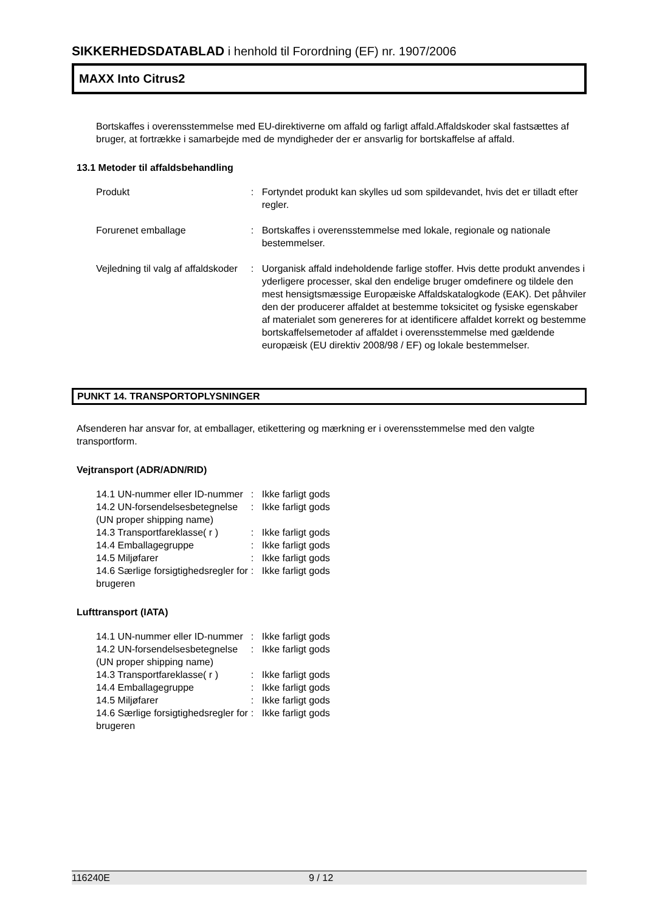SIKKERHEDSDATABLAD i henhold til Forordning (EF) nr. 1907/2006
MAXX Into Citrus2
Bortskaffes i overensstemmelse med EU-direktiverne om affald og farligt affald.Affaldskoder skal fastsættes af bruger, at fortrække i samarbejde med de myndigheder der er ansvarlig for bortskaffelse af affald.
13.1 Metoder til affaldsbehandling
| Produkt | : | Fortyndet produkt kan skylles ud som spildevandet, hvis det er tilladt efter regler. |
| Forurenet emballage | : | Bortskaffes i overensstemmelse med lokale, regionale og nationale bestemmelser. |
| Vejledning til valg af affaldskoder | : | Uorganisk affald indeholdende farlige stoffer. Hvis dette produkt anvendes i yderligere processer, skal den endelige bruger omdefinere og tildele den mest hensigtsmæssige Europæiske Affaldskatalogkode (EAK). Det påhviler den der producerer affaldet at bestemme toksicitet og fysiske egenskaber af materialet som genereres for at identificere affaldet korrekt og bestemme bortskaffelsemetoder af affaldet i overensstemmelse med gældende europæisk (EU direktiv 2008/98 / EF) og lokale bestemmelser. |
PUNKT 14. TRANSPORTOPLYSNINGER
Afsenderen har ansvar for, at emballager, etikettering og mærkning er i overensstemmelse med den valgte transportform.
Vejtransport (ADR/ADN/RID)
| 14.1 UN-nummer eller ID-nummer | : | Ikke farligt gods |
| 14.2 UN-forsendelsesbetegnelse (UN proper shipping name) | : | Ikke farligt gods |
| 14.3 Transportfareklasse( r ) | : | Ikke farligt gods |
| 14.4 Emballagegruppe | : | Ikke farligt gods |
| 14.5 Miljøfarer | : | Ikke farligt gods |
| 14.6 Særlige forsigtighedsregler for brugeren | : | Ikke farligt gods |
Lufttransport (IATA)
| 14.1 UN-nummer eller ID-nummer | : | Ikke farligt gods |
| 14.2 UN-forsendelsesbetegnelse (UN proper shipping name) | : | Ikke farligt gods |
| 14.3 Transportfareklasse( r ) | : | Ikke farligt gods |
| 14.4 Emballagegruppe | : | Ikke farligt gods |
| 14.5 Miljøfarer | : | Ikke farligt gods |
| 14.6 Særlige forsigtighedsregler for brugeren | : | Ikke farligt gods |
116240E 9 / 12